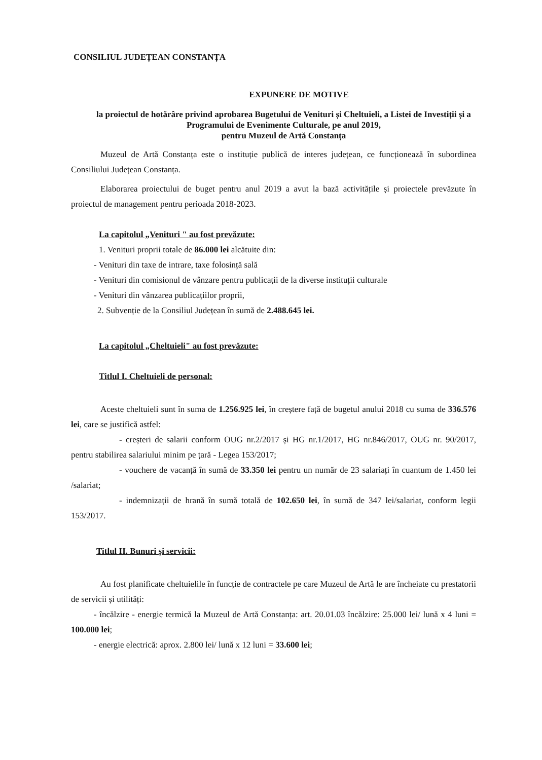CONSILIUL JUDEȚEAN CONSTANȚA
EXPUNERE DE MOTIVE
la proiectul de hotărâre privind aprobarea Bugetului de Venituri și Cheltuieli, a Listei de Investiții și a Programului de Evenimente Culturale, pe anul 2019,
pentru Muzeul de Artă Constanța
Muzeul de Artă Constanța este o instituție publică de interes județean, ce funcționează în subordinea Consiliului Județean Constanța.
Elaborarea proiectului de buget pentru anul 2019 a avut la bază activitățile și proiectele prevăzute în proiectul de management pentru perioada 2018-2023.
La capitolul „Venituri " au fost prevăzute:
1. Venituri proprii totale de 86.000 lei alcătuite din:
- Venituri din taxe de intrare, taxe folosință sală
- Venituri din comisionul de vânzare pentru publicații de la diverse instituții culturale
- Venituri din vânzarea publicațiilor proprii,
2. Subvenție de la Consiliul Județean în sumă de 2.488.645 lei.
La capitolul „Cheltuieli" au fost prevăzute:
Titlul I. Cheltuieli de personal:
Aceste cheltuieli sunt în suma de 1.256.925 lei, în creștere față de bugetul anului 2018 cu suma de 336.576 lei, care se justifică astfel:
- creșteri de salarii conform OUG nr.2/2017 și HG nr.1/2017, HG nr.846/2017, OUG nr. 90/2017, pentru stabilirea salariului minim pe țară - Legea 153/2017;
- vouchere de vacanță în sumă de 33.350 lei pentru un număr de 23 salariați în cuantum de 1.450 lei /salariat;
- indemnizații de hrană în sumă totală de 102.650 lei, în sumă de 347 lei/salariat, conform legii 153/2017.
Titlul II. Bunuri și servicii:
Au fost planificate cheltuielile în funcție de contractele pe care Muzeul de Artă le are încheiate cu prestatorii de servicii și utilități:
- încălzire - energie termică la Muzeul de Artă Constanța: art. 20.01.03 încălzire: 25.000 lei/ lună x 4 luni = 100.000 lei;
- energie electrică: aprox. 2.800 lei/ lună x 12 luni = 33.600 lei;